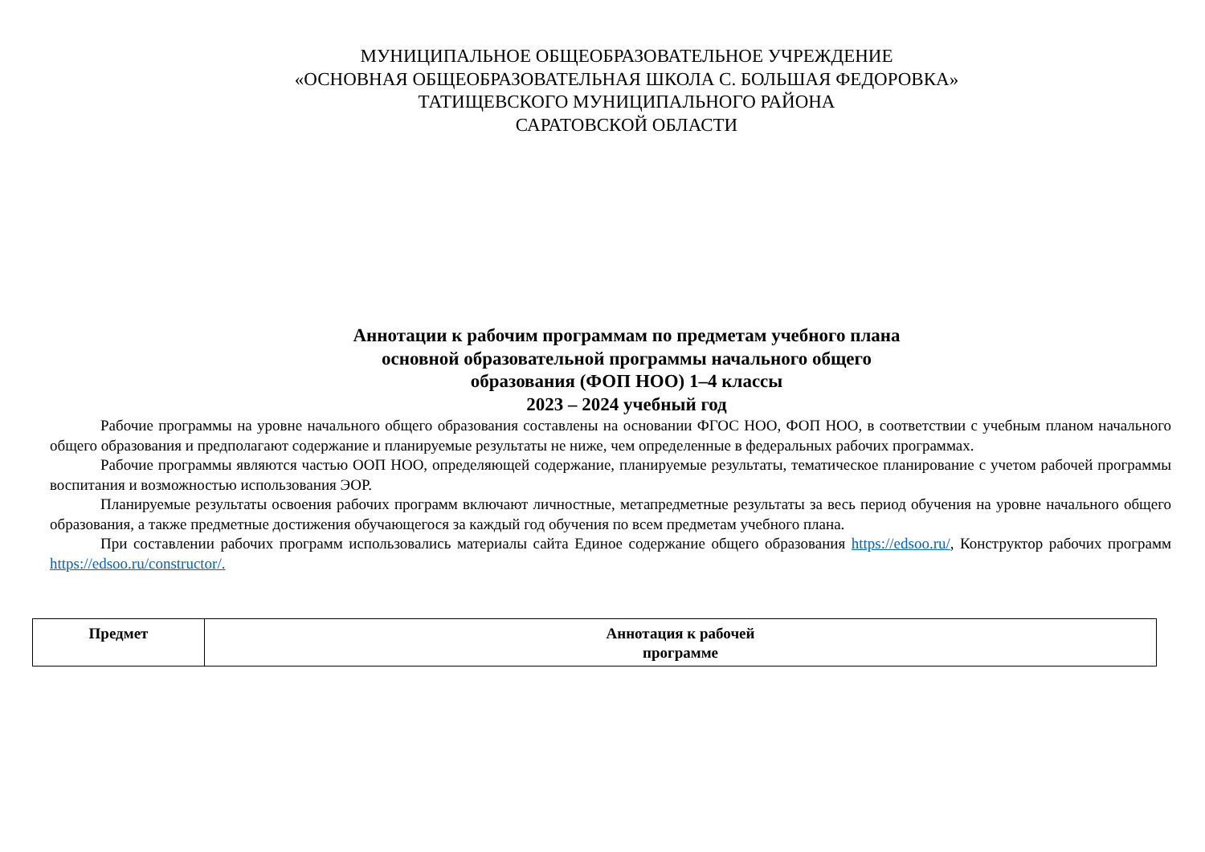МУНИЦИПАЛЬНОЕ ОБЩЕОБРАЗОВАТЕЛЬНОЕ УЧРЕЖДЕНИЕ
«ОСНОВНАЯ ОБЩЕОБРАЗОВАТЕЛЬНАЯ ШКОЛА С. БОЛЬШАЯ ФЕДОРОВКА»
ТАТИЩЕВСКОГО МУНИЦИПАЛЬНОГО РАЙОНА
САРАТОВСКОЙ ОБЛАСТИ
Аннотации к рабочим программам по предметам учебного плана
основной образовательной программы начального общего
образования (ФОП НОО) 1–4 классы
2023 – 2024 учебный год
Рабочие программы на уровне начального общего образования составлены на основании ФГОС НОО, ФОП НОО, в соответствии с учебным планом начального общего образования и предполагают содержание и планируемые результаты не ниже, чем определенные в федеральных рабочих программах.
Рабочие программы являются частью ООП НОО, определяющей содержание, планируемые результаты, тематическое планирование с учетом рабочей программы воспитания и возможностью использования ЭОР.
Планируемые результаты освоения рабочих программ включают личностные, метапредметные результаты за весь период обучения на уровне начального общего образования, а также предметные достижения обучающегося за каждый год обучения по всем предметам учебного плана.
При составлении рабочих программ использовались материалы сайта Единое содержание общего образования https://edsoo.ru/, Конструктор рабочих программ https://edsoo.ru/constructor/.
| Предмет | Аннотация к рабочей программе |
| --- | --- |